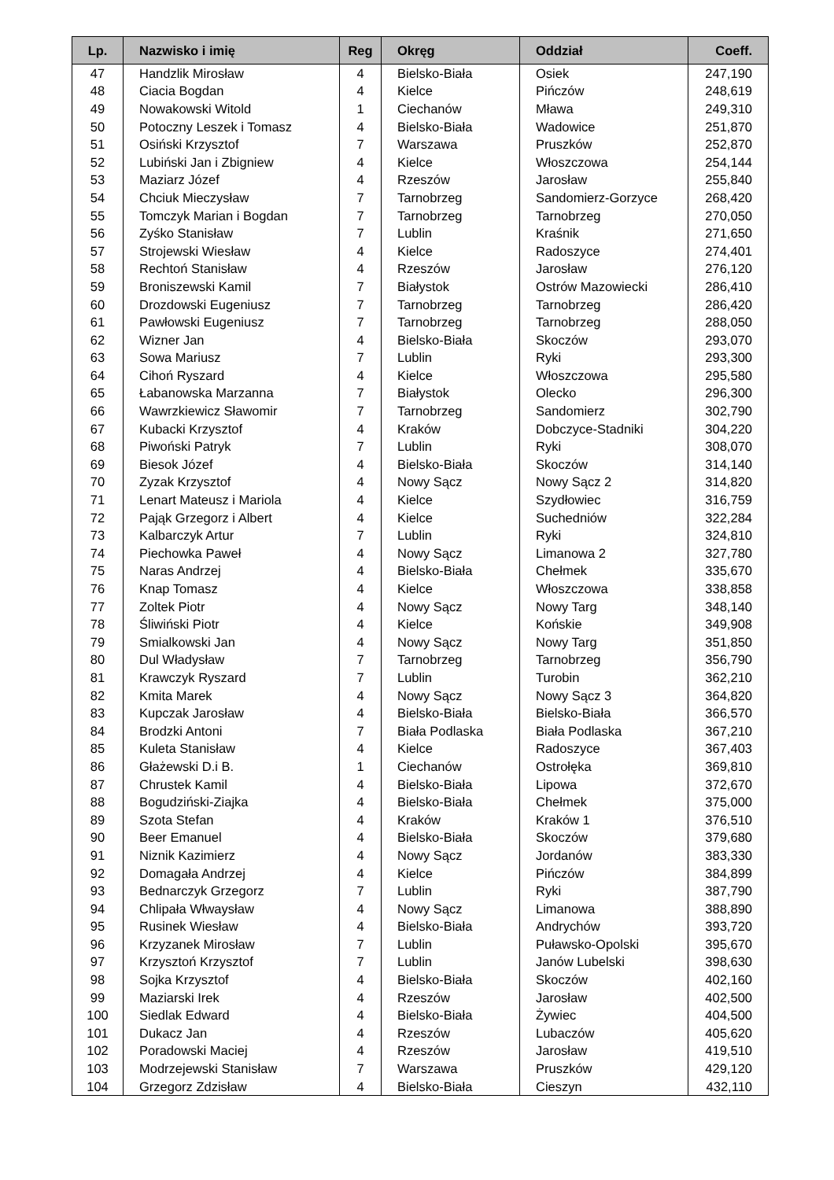| Lp. | Nazwisko i imię | Reg | Okręg | Oddział | Coeff. |
| --- | --- | --- | --- | --- | --- |
| 47 | Handzlik Mirosław | 4 | Bielsko-Biała | Osiek | 247,190 |
| 48 | Ciacia Bogdan | 4 | Kielce | Pińczów | 248,619 |
| 49 | Nowakowski Witold | 1 | Ciechanów | Mława | 249,310 |
| 50 | Potoczny Leszek i Tomasz | 4 | Bielsko-Biała | Wadowice | 251,870 |
| 51 | Osiński Krzysztof | 7 | Warszawa | Pruszków | 252,870 |
| 52 | Lubiński Jan i Zbigniew | 4 | Kielce | Włoszczowa | 254,144 |
| 53 | Maziarz Józef | 4 | Rzeszów | Jarosław | 255,840 |
| 54 | Chciuk Mieczysław | 7 | Tarnobrzeg | Sandomierz-Gorzyce | 268,420 |
| 55 | Tomczyk Marian i Bogdan | 7 | Tarnobrzeg | Tarnobrzeg | 270,050 |
| 56 | Zyśko Stanisław | 7 | Lublin | Kraśnik | 271,650 |
| 57 | Strojewski Wiesław | 4 | Kielce | Radoszyce | 274,401 |
| 58 | Rechtoń Stanisław | 4 | Rzeszów | Jarosław | 276,120 |
| 59 | Broniszewski Kamil | 7 | Białystok | Ostrów Mazowiecki | 286,410 |
| 60 | Drozdowski Eugeniusz | 7 | Tarnobrzeg | Tarnobrzeg | 286,420 |
| 61 | Pawłowski Eugeniusz | 7 | Tarnobrzeg | Tarnobrzeg | 288,050 |
| 62 | Wizner Jan | 4 | Bielsko-Biała | Skoczów | 293,070 |
| 63 | Sowa Mariusz | 7 | Lublin | Ryki | 293,300 |
| 64 | Cihoń Ryszard | 4 | Kielce | Włoszczowa | 295,580 |
| 65 | Łabanowska Marzanna | 7 | Białystok | Olecko | 296,300 |
| 66 | Wawrzkiewicz Sławomir | 7 | Tarnobrzeg | Sandomierz | 302,790 |
| 67 | Kubacki Krzysztof | 4 | Kraków | Dobczyce-Stadniki | 304,220 |
| 68 | Piwoński Patryk | 7 | Lublin | Ryki | 308,070 |
| 69 | Biesok Józef | 4 | Bielsko-Biała | Skoczów | 314,140 |
| 70 | Zyzak Krzysztof | 4 | Nowy Sącz | Nowy Sącz 2 | 314,820 |
| 71 | Lenart Mateusz i Mariola | 4 | Kielce | Szydłowiec | 316,759 |
| 72 | Pająk Grzegorz i Albert | 4 | Kielce | Suchedniów | 322,284 |
| 73 | Kalbarczyk Artur | 7 | Lublin | Ryki | 324,810 |
| 74 | Piechowka Paweł | 4 | Nowy Sącz | Limanowa 2 | 327,780 |
| 75 | Naras Andrzej | 4 | Bielsko-Biała | Chełmek | 335,670 |
| 76 | Knap Tomasz | 4 | Kielce | Włoszczowa | 338,858 |
| 77 | Zoltek Piotr | 4 | Nowy Sącz | Nowy Targ | 348,140 |
| 78 | Śliwiński Piotr | 4 | Kielce | Końskie | 349,908 |
| 79 | Smialkowski Jan | 4 | Nowy Sącz | Nowy Targ | 351,850 |
| 80 | Dul Władysław | 7 | Tarnobrzeg | Tarnobrzeg | 356,790 |
| 81 | Krawczyk Ryszard | 7 | Lublin | Turobin | 362,210 |
| 82 | Kmita Marek | 4 | Nowy Sącz | Nowy Sącz 3 | 364,820 |
| 83 | Kupczak Jarosław | 4 | Bielsko-Biała | Bielsko-Biała | 366,570 |
| 84 | Brodzki Antoni | 7 | Biała Podlaska | Biała Podlaska | 367,210 |
| 85 | Kuleta Stanisław | 4 | Kielce | Radoszyce | 367,403 |
| 86 | Głażewski D.i B. | 1 | Ciechanów | Ostrołęka | 369,810 |
| 87 | Chrustek Kamil | 4 | Bielsko-Biała | Lipowa | 372,670 |
| 88 | Bogudziński-Ziajka | 4 | Bielsko-Biała | Chełmek | 375,000 |
| 89 | Szota Stefan | 4 | Kraków | Kraków 1 | 376,510 |
| 90 | Beer Emanuel | 4 | Bielsko-Biała | Skoczów | 379,680 |
| 91 | Niznik Kazimierz | 4 | Nowy Sącz | Jordanów | 383,330 |
| 92 | Domagała Andrzej | 4 | Kielce | Pińczów | 384,899 |
| 93 | Bednarczyk Grzegorz | 7 | Lublin | Ryki | 387,790 |
| 94 | Chlipała Włwaysław | 4 | Nowy Sącz | Limanowa | 388,890 |
| 95 | Rusinek Wiesław | 4 | Bielsko-Biała | Andrychów | 393,720 |
| 96 | Krzyzanek Mirosław | 7 | Lublin | Puławsko-Opolski | 395,670 |
| 97 | Krzysztoń Krzysztof | 7 | Lublin | Janów Lubelski | 398,630 |
| 98 | Sojka Krzysztof | 4 | Bielsko-Biała | Skoczów | 402,160 |
| 99 | Maziarski Irek | 4 | Rzeszów | Jarosław | 402,500 |
| 100 | Siedlak Edward | 4 | Bielsko-Biała | Żywiec | 404,500 |
| 101 | Dukacz Jan | 4 | Rzeszów | Lubaczów | 405,620 |
| 102 | Poradowski Maciej | 4 | Rzeszów | Jarosław | 419,510 |
| 103 | Modrzejewski Stanisław | 7 | Warszawa | Pruszków | 429,120 |
| 104 | Grzegorz Zdzisław | 4 | Bielsko-Biała | Cieszyn | 432,110 |